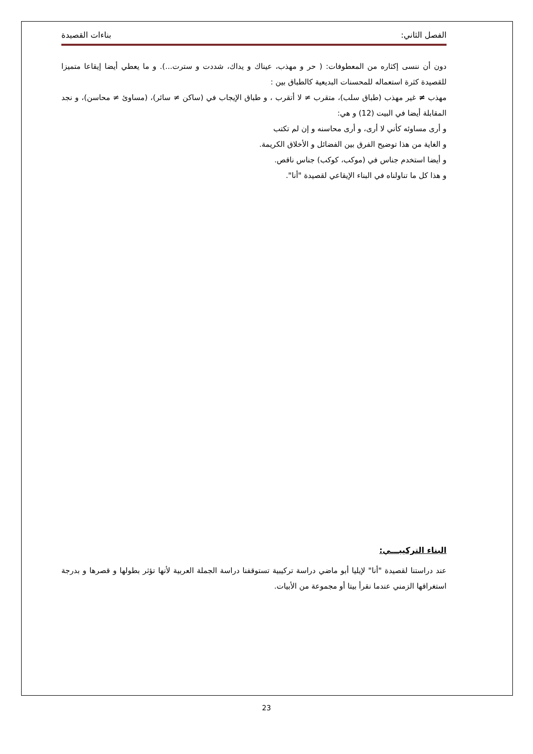الفصل الثاني: بناءات القصيدة
دون أن ننسى إكثاره من المعطوفات: ( حر و مهذب، عيناك و يداك، شددت و سترت...). و ما يعطي أيضا إيقاعا متميزا للقصيدة كثرة استعماله للمحسنات البديعية كالطباق بين :
مهذب ≠ غير مهذب (طباق سلب)، متقرب ≠ لا أتقرب ، و طباق الإيجاب في (ساكن ≠ سائر)، (مساوئ ≠ محاسن)، و نجد المقابلة أيضا في البيت (12) و هي:
و أرى مساوئه كأني لا أرى، و أرى محاسنه و إن لم تكتب
و الغاية من هذا توضيح الفرق بين الفضائل و الأخلاق الكريمة.
و أيضا استخدم جناس في (موكب، كوكب) جناس ناقص.
و هذا كل ما تناولناه في البناء الإيقاعي لقصيدة "أنا".
البناء التركيبـــي:
عند دراستنا لقصيدة "أنا" لإيليا أبو ماضي دراسة تركيبية تستوقفنا دراسة الجملة العربية لأنها تؤثر بطولها و قصرها و بدرجة استغراقها الزمني عندما نقرأ بيتا أو مجموعة من الأبيات.
23